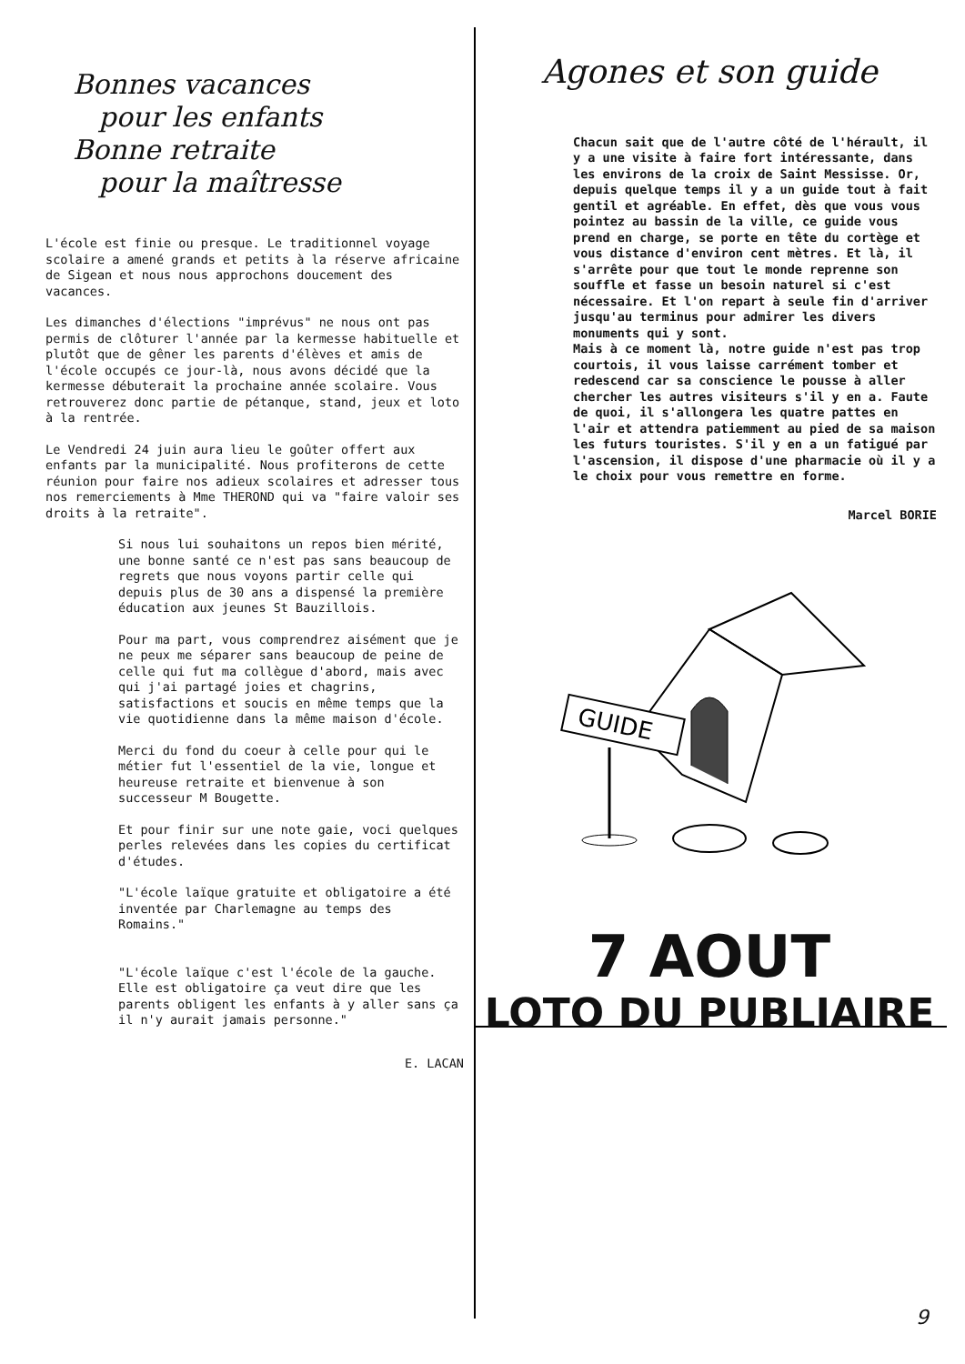Bonnes vacances
pour les enfants
Bonne retraite
pour la maîtresse
L'école est finie ou presque. Le traditionnel voyage scolaire a amené grands et petits à la réserve africaine de Sigean et nous nous approchons doucement des vacances.
Les dimanches d'élections "imprévus" ne nous ont pas permis de clôturer l'année par la kermesse habituelle et plutôt que de gêner les parents d'élèves et amis de l'école occupés ce jour-là, nous avons décidé que la kermesse débuterait la prochaine année scolaire. Vous retrouverez donc partie de pétanque, stand, jeux et loto à la rentrée.
Le Vendredi 24 juin aura lieu le goûter offert aux enfants par la municipalité. Nous profiterons de cette réunion pour faire nos adieux scolaires et adresser tous nos remerciements à Mme THEROND qui va "faire valoir ses droits à la retraite".
Si nous lui souhaitons un repos bien mérité, une bonne santé ce n'est pas sans beaucoup de regrets que nous voyons partir celle qui depuis plus de 30 ans a dispensé la première éducation aux jeunes St Bauzillois.
Pour ma part, vous comprendrez aisément que je ne peux me séparer sans beaucoup de peine de celle qui fut ma collègue d'abord, mais avec qui j'ai partagé joies et chagrins, satisfactions et soucis en même temps que la vie quotidienne dans la même maison d'école.
Merci du fond du coeur à celle pour qui le métier fut l'essentiel de la vie, longue et heureuse retraite et bienvenue à son successeur M Bougette.
Et pour finir sur une note gaie, voci quelques perles relevées dans les copies du certificat d'études.
"L'école laïque gratuite et obligatoire a été inventée par Charlemagne au temps des Romains."
"L'école laïque c'est l'école de la gauche. Elle est obligatoire ça veut dire que les parents obligent les enfants à y aller sans ça il n'y aurait jamais personne."
E. LACAN
Agones et son guide
Chacun sait que de l'autre côté de l'hérault, il y a une visite à faire fort intéressante, dans les environs de la croix de Saint Messisse. Or, depuis quelque temps il y a un guide tout à fait gentil et agréable. En effet, dès que vous vous pointez au bassin de la ville, ce guide vous prend en charge, se porte en tête du cortège et vous distance d'environ cent mètres. Et là, il s'arrête pour que tout le monde reprenne son souffle et fasse un besoin naturel si c'est nécessaire. Et l'on repart à seule fin d'arriver jusqu'au terminus pour admirer les divers monuments qui y sont. Mais à ce moment là, notre guide n'est pas trop courtois, il vous laisse carrément tomber et redescend car sa conscience le pousse à aller chercher les autres visiteurs s'il y en a. Faute de quoi, il s'allongera les quatre pattes en l'air et attendra patiemment au pied de sa maison les futurs touristes. S'il y en a un fatigué par l'ascension, il dispose d'une pharmacie où il y a le choix pour vous remettre en forme.
Marcel BORIE
GUIDE
7 AOUT
LOTO DU PUBLIAIRE
9